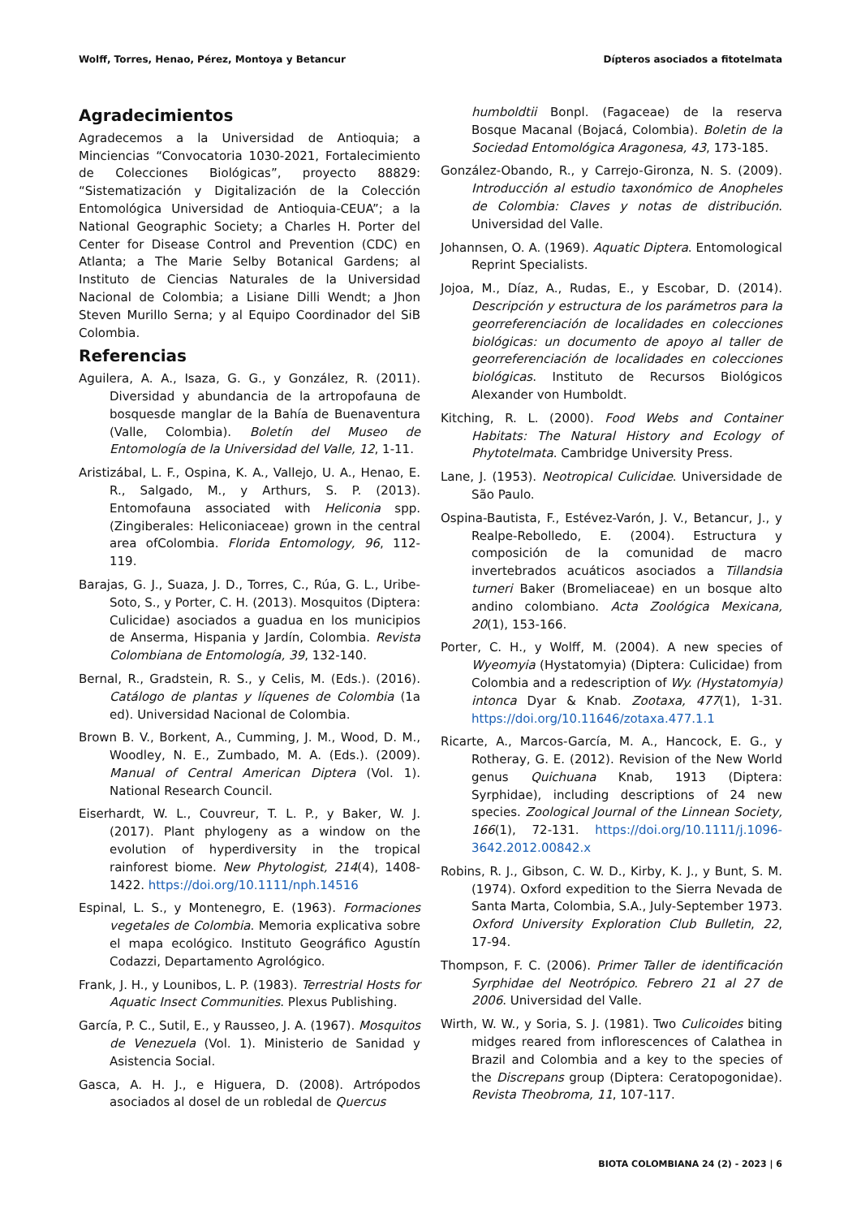Wolff, Torres, Henao, Pérez, Montoya y Betancur Dípteros asociados a fitotelmata
Agradecimientos
Agradecemos a la Universidad de Antioquia; a Minciencias “Convocatoria 1030-2021, Fortalecimiento de Colecciones Biológicas”, proyecto 88829: “Sistematización y Digitalización de la Colección Entomológica Universidad de Antioquia-CEUA”; a la National Geographic Society; a Charles H. Porter del Center for Disease Control and Prevention (CDC) en Atlanta; a The Marie Selby Botanical Gardens; al Instituto de Ciencias Naturales de la Universidad Nacional de Colombia; a Lisiane Dilli Wendt; a Jhon Steven Murillo Serna; y al Equipo Coordinador del SiB Colombia.
Referencias
Aguilera, A. A., Isaza, G. G., y González, R. (2011). Diversidad y abundancia de la artropofauna de bosquesde manglar de la Bahía de Buenaventura (Valle, Colombia). Boletín del Museo de Entomología de la Universidad del Valle, 12, 1-11.
Aristizábal, L. F., Ospina, K. A., Vallejo, U. A., Henao, E. R., Salgado, M., y Arthurs, S. P. (2013). Entomofauna associated with Heliconia spp. (Zingiberales: Heliconiaceae) grown in the central area ofColombia. Florida Entomology, 96, 112-119.
Barajas, G. J., Suaza, J. D., Torres, C., Rúa, G. L., Uribe-Soto, S., y Porter, C. H. (2013). Mosquitos (Diptera: Culicidae) asociados a guadua en los municipios de Anserma, Hispania y Jardín, Colombia. Revista Colombiana de Entomología, 39, 132-140.
Bernal, R., Gradstein, R. S., y Celis, M. (Eds.). (2016). Catálogo de plantas y líquenes de Colombia (1a ed). Universidad Nacional de Colombia.
Brown B. V., Borkent, A., Cumming, J. M., Wood, D. M., Woodley, N. E., Zumbado, M. A. (Eds.). (2009). Manual of Central American Diptera (Vol. 1). National Research Council.
Eiserhardt, W. L., Couvreur, T. L. P., y Baker, W. J. (2017). Plant phylogeny as a window on the evolution of hyperdiversity in the tropical rainforest biome. New Phytologist, 214(4), 1408-1422. https://doi.org/10.1111/nph.14516
Espinal, L. S., y Montenegro, E. (1963). Formaciones vegetales de Colombia. Memoria explicativa sobre el mapa ecológico. Instituto Geográfico Agustín Codazzi, Departamento Agrológico.
Frank, J. H., y Lounibos, L. P. (1983). Terrestrial Hosts for Aquatic Insect Communities. Plexus Publishing.
García, P. C., Sutil, E., y Rausseo, J. A. (1967). Mosquitos de Venezuela (Vol. 1). Ministerio de Sanidad y Asistencia Social.
Gasca, A. H. J., e Higuera, D. (2008). Artrópodos asociados al dosel de un robledal de Quercus
humboldtii Bonpl. (Fagaceae) de la reserva Bosque Macanal (Bojacá, Colombia). Boletin de la Sociedad Entomológica Aragonesa, 43, 173-185.
González-Obando, R., y Carrejo-Gironza, N. S. (2009). Introducción al estudio taxonómico de Anopheles de Colombia: Claves y notas de distribución. Universidad del Valle.
Johannsen, O. A. (1969). Aquatic Diptera. Entomological Reprint Specialists.
Jojoa, M., Díaz, A., Rudas, E., y Escobar, D. (2014). Descripción y estructura de los parámetros para la georreferenciación de localidades en colecciones biológicas: un documento de apoyo al taller de georreferenciación de localidades en colecciones biológicas. Instituto de Recursos Biológicos Alexander von Humboldt.
Kitching, R. L. (2000). Food Webs and Container Habitats: The Natural History and Ecology of Phytotelmata. Cambridge University Press.
Lane, J. (1953). Neotropical Culicidae. Universidade de São Paulo.
Ospina-Bautista, F., Estévez-Varón, J. V., Betancur, J., y Realpe-Rebolledo, E. (2004). Estructura y composición de la comunidad de macro invertebrados acuáticos asociados a Tillandsia turneri Baker (Bromeliaceae) en un bosque alto andino colombiano. Acta Zoológica Mexicana, 20(1), 153-166.
Porter, C. H., y Wolff, M. (2004). A new species of Wyeomyia (Hystatomyia) (Diptera: Culicidae) from Colombia and a redescription of Wy. (Hystatomyia) intonca Dyar & Knab. Zootaxa, 477(1), 1-31. https://doi.org/10.11646/zotaxa.477.1.1
Ricarte, A., Marcos-García, M. A., Hancock, E. G., y Rotheray, G. E. (2012). Revision of the New World genus Quichuana Knab, 1913 (Diptera: Syrphidae), including descriptions of 24 new species. Zoological Journal of the Linnean Society, 166(1), 72-131. https://doi.org/10.1111/j.1096-3642.2012.00842.x
Robins, R. J., Gibson, C. W. D., Kirby, K. J., y Bunt, S. M. (1974). Oxford expedition to the Sierra Nevada de Santa Marta, Colombia, S.A., July-September 1973. Oxford University Exploration Club Bulletin, 22, 17-94.
Thompson, F. C. (2006). Primer Taller de identificación Syrphidae del Neotrópico. Febrero 21 al 27 de 2006. Universidad del Valle.
Wirth, W. W., y Soria, S. J. (1981). Two Culicoides biting midges reared from inflorescences of Calathea in Brazil and Colombia and a key to the species of the Discrepans group (Diptera: Ceratopogonidae). Revista Theobroma, 11, 107-117.
BIOTA COLOMBIANA 24 (2) - 2023 | 6